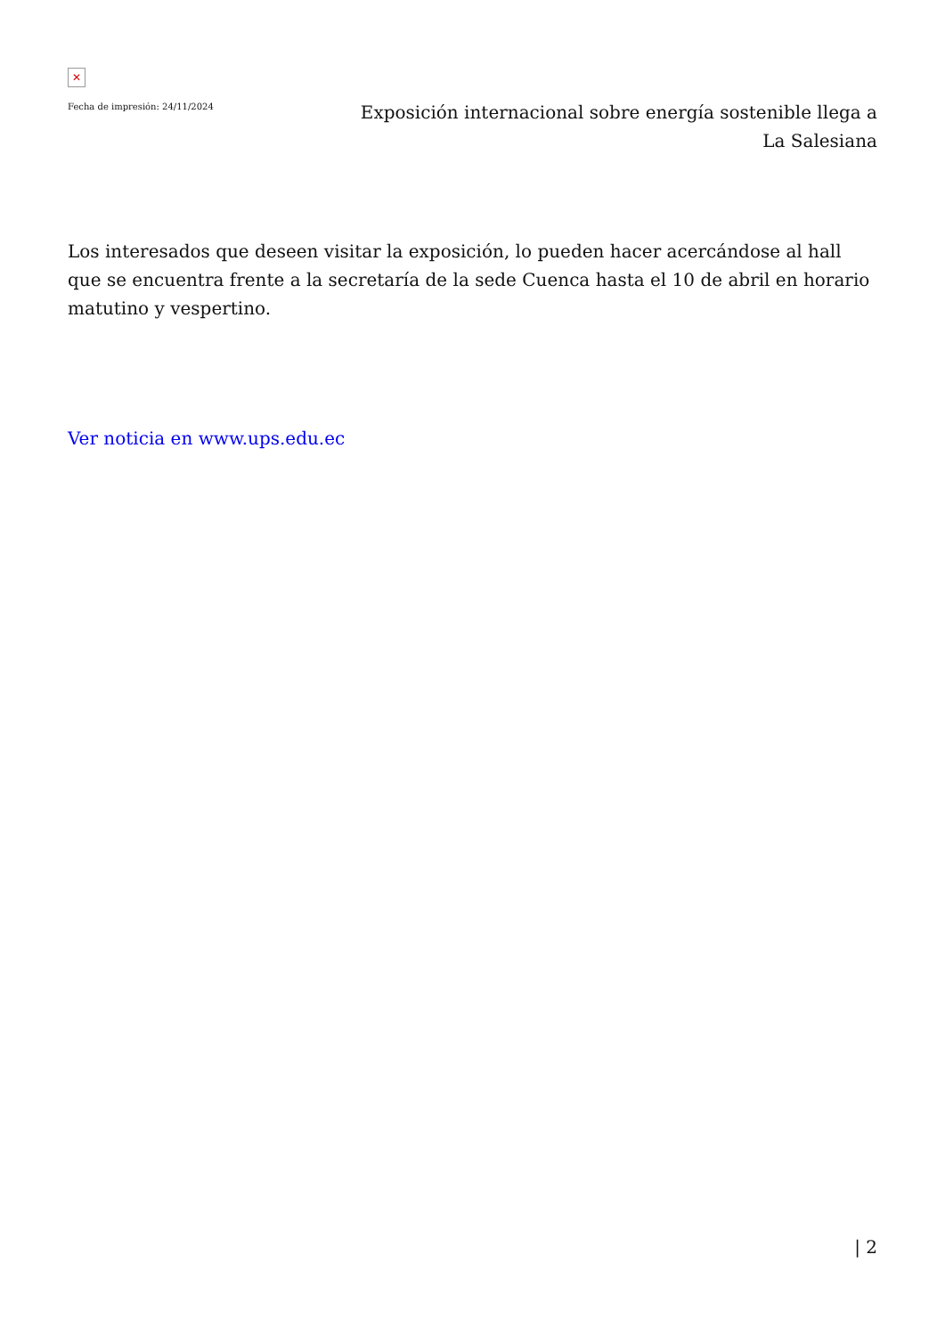✕
Fecha de impresión: 24/11/2024
Exposición internacional sobre energía sostenible llega a La Salesiana
Los interesados que deseen visitar la exposición, lo pueden hacer acercándose al hall que se encuentra frente a la secretaría de la sede Cuenca hasta el 10 de abril en horario matutino y vespertino.
Ver noticia en www.ups.edu.ec
| 2